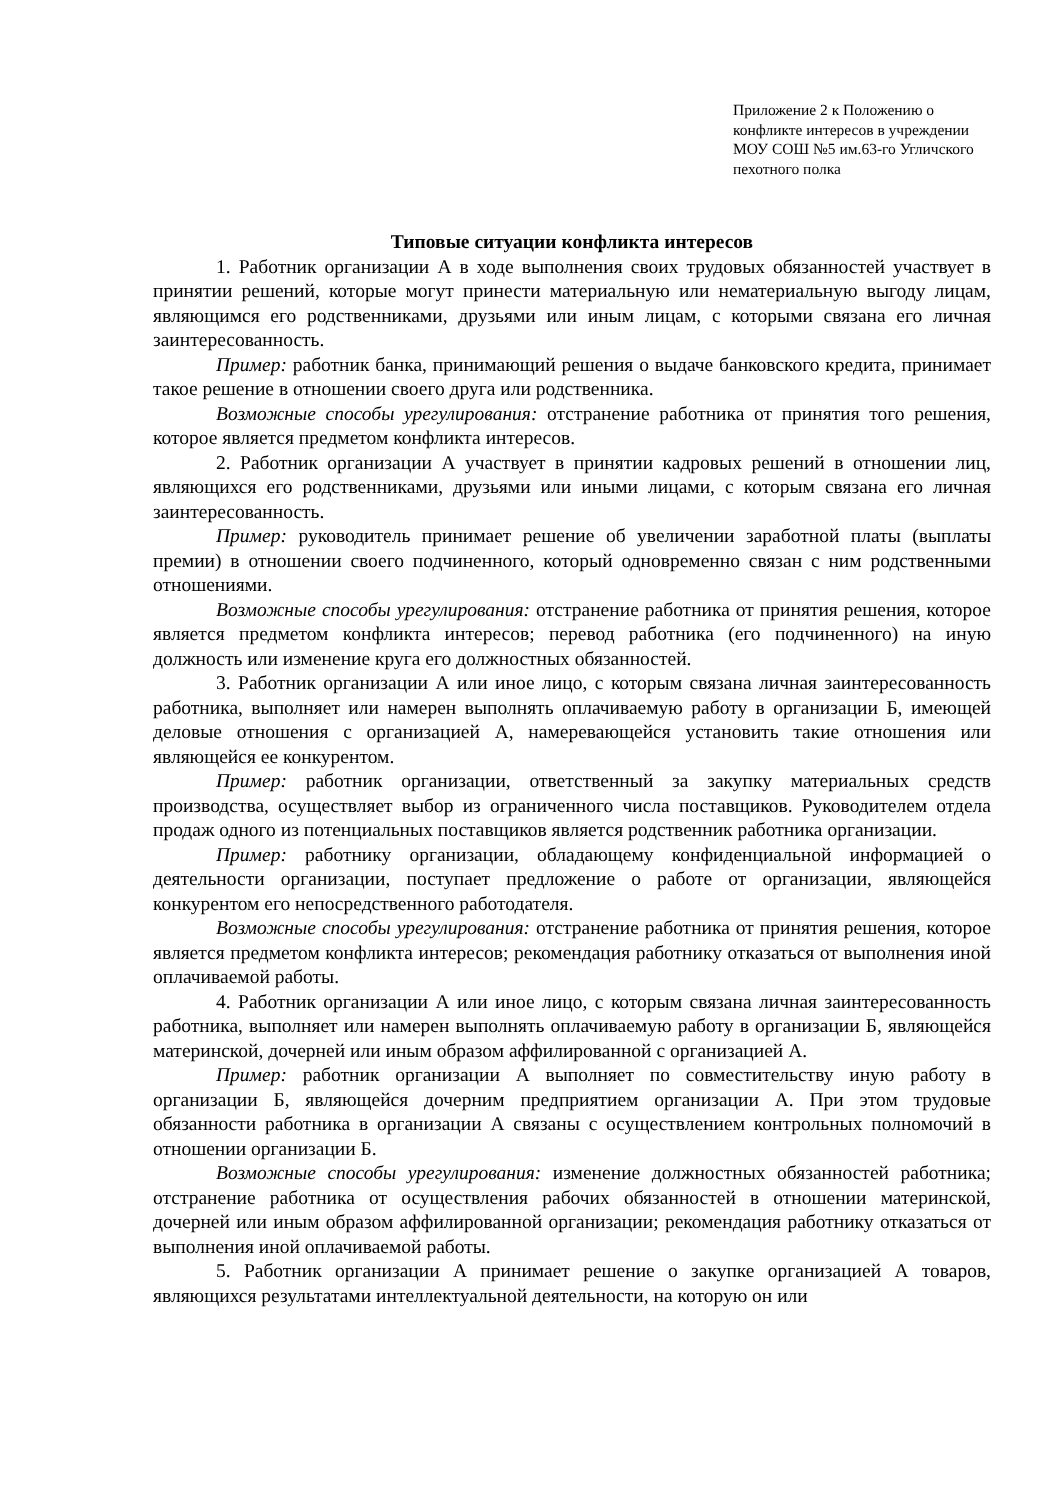Приложение 2 к Положению о конфликте интересов в учреждении МОУ СОШ №5 им.63-го Угличского пехотного полка
Типовые ситуации конфликта интересов
1. Работник организации А в ходе выполнения своих трудовых обязанностей участвует в принятии решений, которые могут принести материальную или нематериальную выгоду лицам, являющимся его родственниками, друзьями или иным лицам, с которыми связана его личная заинтересованность.
Пример: работник банка, принимающий решения о выдаче банковского кредита, принимает такое решение в отношении своего друга или родственника.
Возможные способы урегулирования: отстранение работника от принятия того решения, которое является предметом конфликта интересов.
2. Работник организации А участвует в принятии кадровых решений в отношении лиц, являющихся его родственниками, друзьями или иными лицами, с которым связана его личная заинтересованность.
Пример: руководитель принимает решение об увеличении заработной платы (выплаты премии) в отношении своего подчиненного, который одновременно связан с ним родственными отношениями.
Возможные способы урегулирования: отстранение работника от принятия решения, которое является предметом конфликта интересов; перевод работника (его подчиненного) на иную должность или изменение круга его должностных обязанностей.
3. Работник организации А или иное лицо, с которым связана личная заинтересованность работника, выполняет или намерен выполнять оплачиваемую работу в организации Б, имеющей деловые отношения с организацией А, намеревающейся установить такие отношения или являющейся ее конкурентом.
Пример: работник организации, ответственный за закупку материальных средств производства, осуществляет выбор из ограниченного числа поставщиков. Руководителем отдела продаж одного из потенциальных поставщиков является родственник работника организации.
Пример: работнику организации, обладающему конфиденциальной информацией о деятельности организации, поступает предложение о работе от организации, являющейся конкурентом его непосредственного работодателя.
Возможные способы урегулирования: отстранение работника от принятия решения, которое является предметом конфликта интересов; рекомендация работнику отказаться от выполнения иной оплачиваемой работы.
4. Работник организации А или иное лицо, с которым связана личная заинтересованность работника, выполняет или намерен выполнять оплачиваемую работу в организации Б, являющейся материнской, дочерней или иным образом аффилированной с организацией А.
Пример: работник организации А выполняет по совместительству иную работу в организации Б, являющейся дочерним предприятием организации А. При этом трудовые обязанности работника в организации А связаны с осуществлением контрольных полномочий в отношении организации Б.
Возможные способы урегулирования: изменение должностных обязанностей работника; отстранение работника от осуществления рабочих обязанностей в отношении материнской, дочерней или иным образом аффилированной организации; рекомендация работнику отказаться от выполнения иной оплачиваемой работы.
5. Работник организации А принимает решение о закупке организацией А товаров, являющихся результатами интеллектуальной деятельности, на которую он или